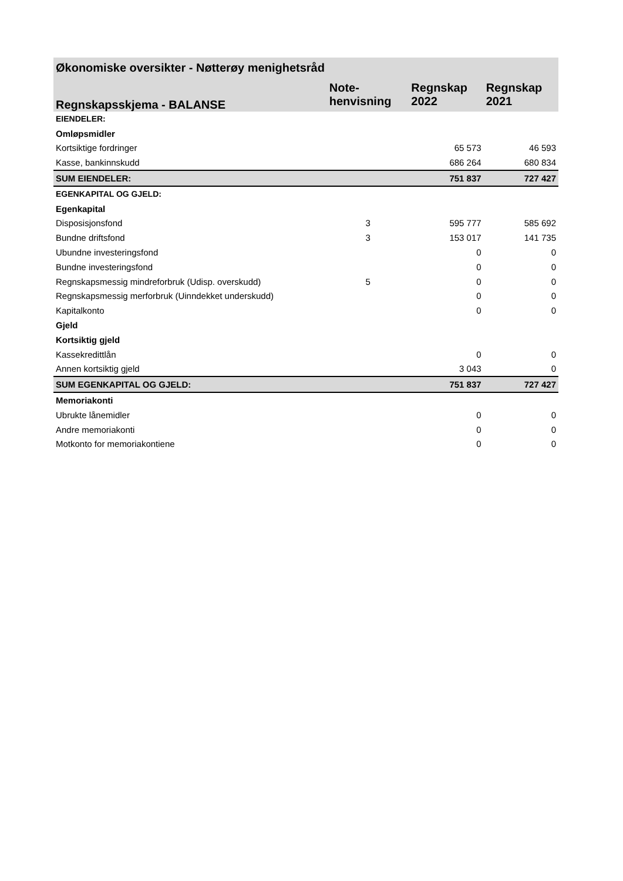| Økonomiske oversikter - Nøtterøy menighetsråd | | | |
| --- | --- | --- | --- |
| Regnskapsskjema - BALANSE | Note- henvisning | Regnskap 2022 | Regnskap 2021 |
| EIENDELER: | | | |
| Omløpsmidler | | | |
| Kortsiktige fordringer | | 65 573 | 46 593 |
| Kasse, bankinnskudd | | 686 264 | 680 834 |
| SUM EIENDELER: | | 751 837 | 727 427 |
| EGENKAPITAL OG GJELD: | | | |
| Egenkapital | | | |
| Disposisjonsfond | 3 | 595 777 | 585 692 |
| Bundne driftsfond | 3 | 153 017 | 141 735 |
| Ubundne investeringsfond | | 0 | 0 |
| Bundne investeringsfond | | 0 | 0 |
| Regnskapsmessig mindreforbruk (Udisp. overskudd) | 5 | 0 | 0 |
| Regnskapsmessig merforbruk (Uinndekket underskudd) | | 0 | 0 |
| Kapitalkonto | | 0 | 0 |
| Gjeld | | | |
| Kortsiktig gjeld | | | |
| Kassekredittlån | | 0 | 0 |
| Annen kortsiktig gjeld | | 3 043 | 0 |
| SUM EGENKAPITAL OG GJELD: | | 751 837 | 727 427 |
| Memoriakonti | | | |
| Ubrukte lånemidler | | 0 | 0 |
| Andre memoriakonti | | 0 | 0 |
| Motkonto for memoriakontiene | | 0 | 0 |